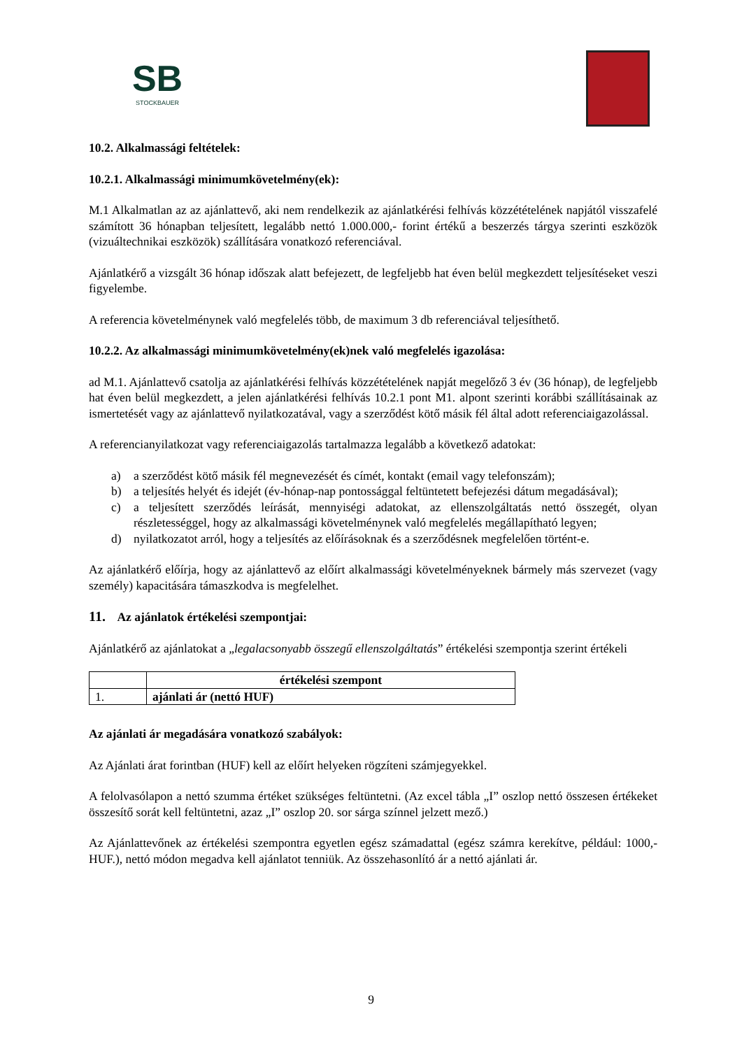SB
STOCKBAUER
10.2. Alkalmassági feltételek:
10.2.1. Alkalmassági minimumkövetelmény(ek):
M.1 Alkalmatlan az az ajánlattevő, aki nem rendelkezik az ajánlatkérési felhívás közzétételének napjától visszafelé számított 36 hónapban teljesített, legalább nettó 1.000.000,- forint értékű a beszerzés tárgya szerinti eszközök (vizuáltechnikai eszközök) szállítására vonatkozó referenciával.
Ajánlatkérő a vizsgált 36 hónap időszak alatt befejezett, de legfeljebb hat éven belül megkezdett teljesítéseket veszi figyelembe.
A referencia követelménynek való megfelelés több, de maximum 3 db referenciával teljesíthető.
10.2.2. Az alkalmassági minimumkövetelmény(ek)nek való megfelelés igazolása:
ad M.1. Ajánlattevő csatolja az ajánlatkérési felhívás közzétételének napját megelőző 3 év (36 hónap), de legfeljebb hat éven belül megkezdett, a jelen ajánlatkérési felhívás 10.2.1 pont M1. alpont szerinti korábbi szállításainak az ismertetését vagy az ajánlattevő nyilatkozatával, vagy a szerződést kötő másik fél által adott referenciaigazolással.
A referencianyilatkozat vagy referenciaigazolás tartalmazza legalább a következő adatokat:
a) a szerződést kötő másik fél megnevezését és címét, kontakt (email vagy telefonszám);
b) a teljesítés helyét és idejét (év-hónap-nap pontossággal feltüntetett befejezési dátum megadásával);
c) a teljesített szerződés leírását, mennyiségi adatokat, az ellenszolgáltatás nettó összegét, olyan részletességgel, hogy az alkalmassági követelménynek való megfelelés megállapítható legyen;
d) nyilatkozatot arról, hogy a teljesítés az előírásoknak és a szerződésnek megfelelően történt-e.
Az ajánlatkérő előírja, hogy az ajánlattevő az előírt alkalmassági követelményeknek bármely más szervezet (vagy személy) kapacitására támaszkodva is megfelelhet.
11. Az ajánlatok értékelési szempontjai:
Ajánlatkérő az ajánlatokat a „legalacsonyabb összegű ellenszolgáltatás” értékelési szempontja szerint értékeli
| | értékelési szempont |
| --- | --- |
| 1. | ajánlati ár (nettó HUF) |
Az ajánlati ár megadására vonatkozó szabályok:
Az Ajánlati árat forintban (HUF) kell az előírt helyeken rögzíteni számjegyekkel.
A felolvasólapon a nettó szumma értéket szükséges feltüntetni. (Az excel tábla „I” oszlop nettó összesen értékeket összesítő sorát kell feltüntetni, azaz „I” oszlop 20. sor sárga színnel jelzett mező.)
Az Ajánlattevőnek az értékelési szempontra egyetlen egész számadattal (egész számra kerekítve, például: 1000,-HUF.), nettó módon megadva kell ajánlatot tenniük. Az összehasonlító ár a nettó ajánlati ár.
9